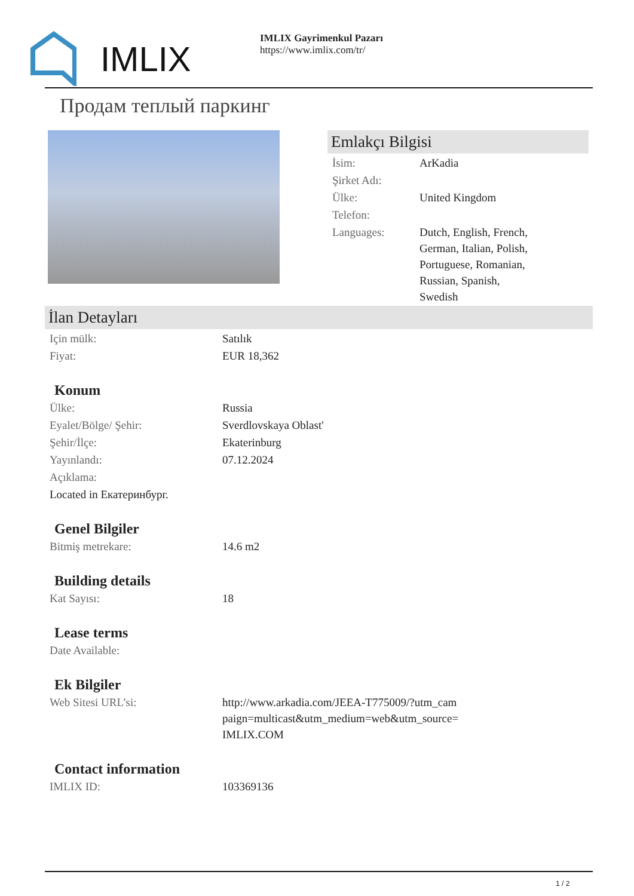IMLIX
IMLIX Gayrimenkul Pazarı
https://www.imlix.com/tr/
Продам теплый паркинг
Emlakçı Bilgisi
| İsim: | ArKadia |
| Şirket Adı: | |
| Ülke: | United Kingdom |
| Telefon: | |
| Languages: | Dutch, English, French, German, Italian, Polish, Portuguese, Romanian, Russian, Spanish, Swedish |
İlan Detayları
| Için mülk: | Satılık |
| Fiyat: | EUR 18,362 |
Konum
| Ülke: | Russia |
| Eyalet/Bölge/ Şehir: | Sverdlovskaya Oblast' |
| Şehir/İlçe: | Ekaterinburg |
| Yayınlandı: | 07.12.2024 |
| Açıklama: | |
| Located in Екатеринбург. | |
Genel Bilgiler
| Bitmiş metrekare: | 14.6 m2 |
Building details
| Kat Sayısı: | 18 |
Lease terms
| Date Available: | |
Ek Bilgiler
| Web Sitesi URL’si: | http://www.arkadia.com/JEEA-T775009/?utm_cam paign=multicast&utm_medium=web&utm_source= IMLIX.COM |
Contact information
| IMLIX ID: | 103369136 |
1 / 2